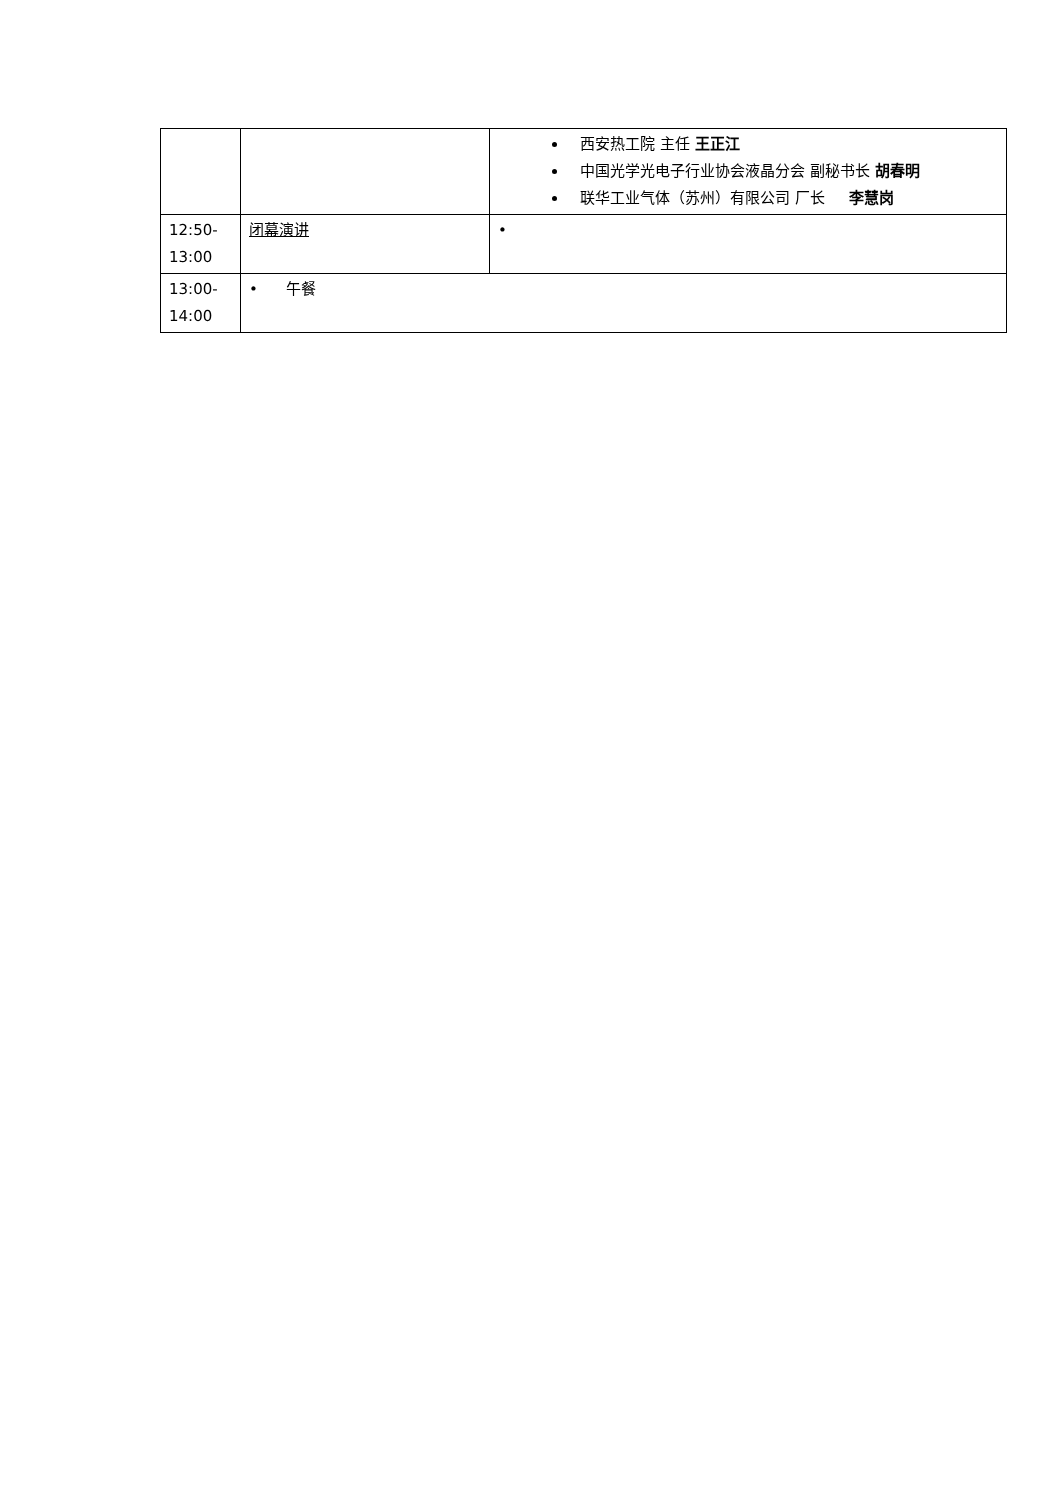| | | 西安热工院 主任 王正江 中国光学光电子行业协会液晶分会 副秘书长 胡春明 联华工业气体（苏州）有限公司 厂长 李慧岗 |
| 12:50- 13:00 | 闭幕演讲 | • |
| 13:00- 14:00 | • 午餐 | |